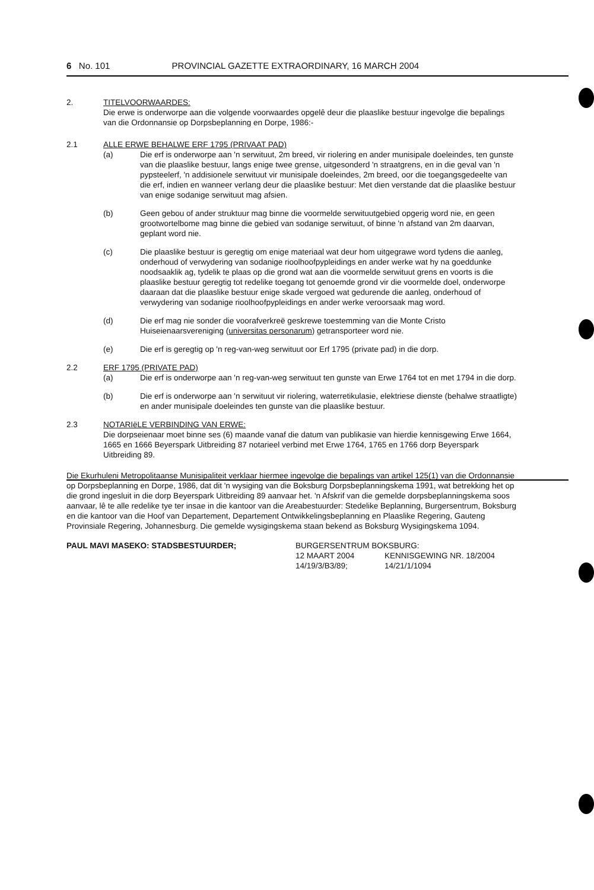6 No. 101 PROVINCIAL GAZETTE EXTRAORDINARY, 16 MARCH 2004
2. TITELVOORWAARDES:
Die erwe is onderworpe aan die volgende voorwaardes opgelê deur die plaaslike bestuur ingevolge die bepalings van die Ordonnansie op Dorpsbeplanning en Dorpe, 1986:-
2.1 ALLE ERWE BEHALWE ERF 1795 (PRIVAAT PAD)
(a) Die erf is onderworpe aan 'n serwituut, 2m breed, vir riolering en ander munisipale doeleindes, ten gunste van die plaaslike bestuur, langs enige twee grense, uitgesonderd 'n straatgrens, en in die geval van 'n pypsteelerf, 'n addisionele serwituut vir munisipale doeleindes, 2m breed, oor die toegangsgedeelte van die erf, indien en wanneer verlang deur die plaaslike bestuur: Met dien verstande dat die plaaslike bestuur van enige sodanige serwituut mag afsien.
(b) Geen gebou of ander struktuur mag binne die voormelde serwituutgebied opgerig word nie, en geen grootwortelbome mag binne die gebied van sodanige serwituut, of binne 'n afstand van 2m daarvan, geplant word nie.
(c) Die plaaslike bestuur is geregtig om enige materiaal wat deur hom uitgegrawe word tydens die aanleg, onderhoud of verwydering van sodanige rioolhoofpypleidings en ander werke wat hy na goeddunke noodsaaklik ag, tydelik te plaas op die grond wat aan die voormelde serwituut grens en voorts is die plaaslike bestuur geregtig tot redelike toegang tot genoemde grond vir die voormelde doel, onderworpe daaraan dat die plaaslike bestuur enige skade vergoed wat gedurende die aanleg, onderhoud of verwydering van sodanige rioolhoofpypleidings en ander werke veroorsaak mag word.
(d) Die erf mag nie sonder die voorafverkreë geskrewe toestemming van die Monte Cristo Huiseienaarsvereniging (universitas personarum) getransporteer word nie.
(e) Die erf is geregtig op 'n reg-van-weg serwituut oor Erf 1795 (private pad) in die dorp.
2.2 ERF 1795 (PRIVATE PAD)
(a) Die erf is onderworpe aan 'n reg-van-weg serwituut ten gunste van Erwe 1764 tot en met 1794 in die dorp.
(b) Die erf is onderworpe aan 'n serwituut vir riolering, waterretikulasie, elektriese dienste (behalwe straatligte) en ander munisipale doeleindes ten gunste van die plaaslike bestuur.
2.3 NOTARIëLE VERBINDING VAN ERWE:
Die dorpseienaar moet binne ses (6) maande vanaf die datum van publikasie van hierdie kennisgewing Erwe 1664, 1665 en 1666 Beyerspark Uitbreiding 87 notarieel verbind met Erwe 1764, 1765 en 1766 dorp Beyerspark Uitbreiding 89.
Die Ekurhuleni Metropolitaanse Munisipaliteit verklaar hiermee ingevolge die bepalings van artikel 125(1) van die Ordonnansie op Dorpsbeplanning en Dorpe, 1986, dat dit 'n wysiging van die Boksburg Dorpsbeplanningskema 1991, wat betrekking het op die grond ingesluit in die dorp Beyerspark Uitbreiding 89 aanvaar het. 'n Afskrif van die gemelde dorpsbeplanningskema soos aanvaar, lê te alle redelike tye ter insae in die kantoor van die Areabestuurder: Stedelike Beplanning, Burgersentrum, Boksburg en die kantoor van die Hoof van Departement, Departement Ontwikkelingsbeplanning en Plaaslike Regering, Gauteng Provinsiale Regering, Johannesburg. Die gemelde wysigingskema staan bekend as Boksburg Wysigingskema 1094.
PAUL MAVI MASEKO: STADSBESTUURDER; BURGERSENTRUM BOKSBURG:
12 MAART 2004 KENNISGEWING NR. 18/2004
14/19/3/B3/89; 14/21/1/1094